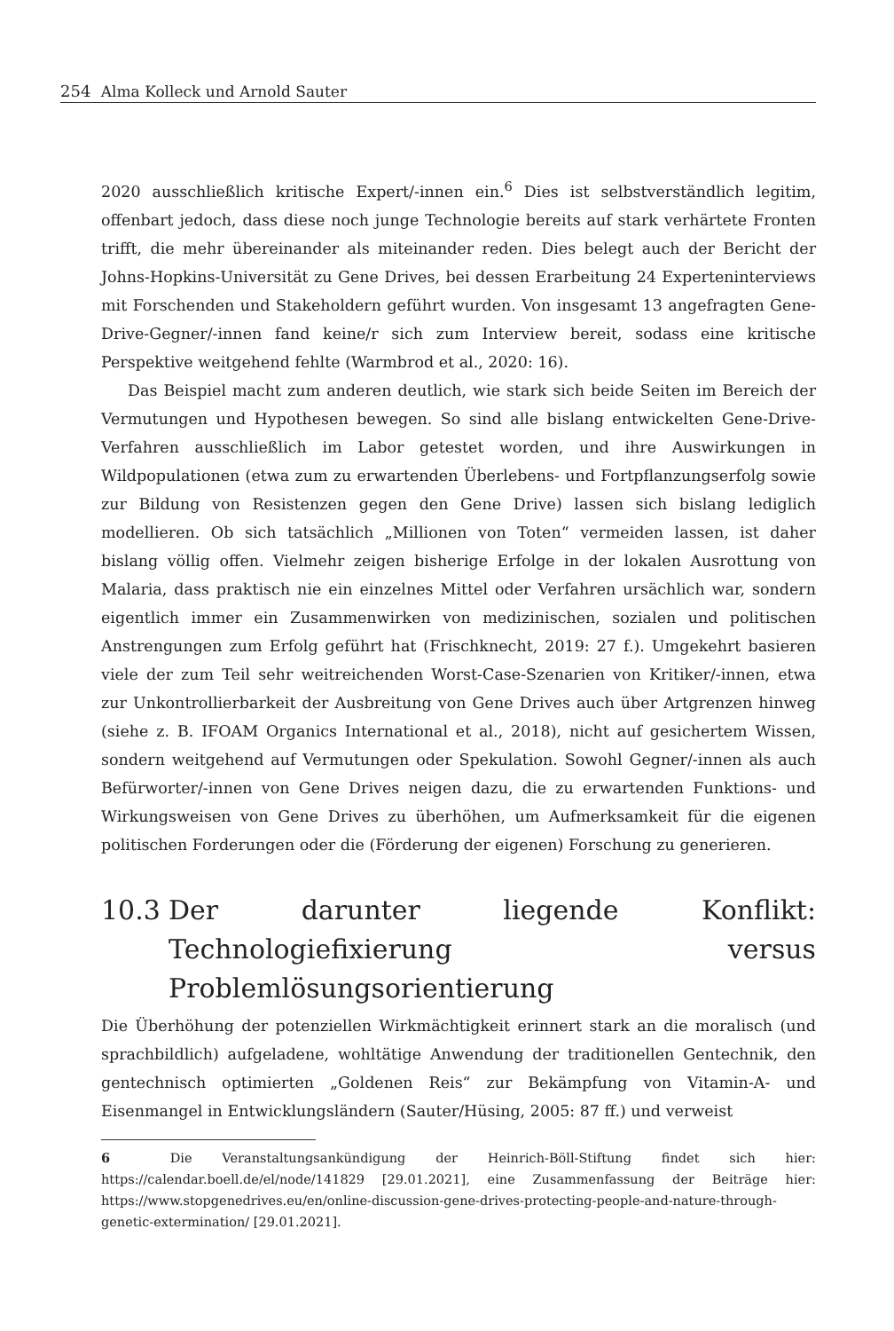254 Alma Kolleck und Arnold Sauter
2020 ausschließlich kritische Expert/-innen ein.<sup>6</sup> Dies ist selbstverständlich legitim, offenbart jedoch, dass diese noch junge Technologie bereits auf stark verhärtete Fronten trifft, die mehr übereinander als miteinander reden. Dies belegt auch der Bericht der Johns-Hopkins-Universität zu Gene Drives, bei dessen Erarbeitung 24 Experteninterviews mit Forschenden und Stakeholdern geführt wurden. Von insgesamt 13 angefragten Gene-Drive-Gegner/-innen fand keine/r sich zum Interview bereit, sodass eine kritische Perspektive weitgehend fehlte (Warmbrod et al., 2020: 16).
Das Beispiel macht zum anderen deutlich, wie stark sich beide Seiten im Bereich der Vermutungen und Hypothesen bewegen. So sind alle bislang entwickelten Gene-Drive-Verfahren ausschließlich im Labor getestet worden, und ihre Auswirkungen in Wildpopulationen (etwa zum zu erwartenden Überlebens- und Fortpflanzungserfolg sowie zur Bildung von Resistenzen gegen den Gene Drive) lassen sich bislang lediglich modellieren. Ob sich tatsächlich „Millionen von Toten“ vermeiden lassen, ist daher bislang völlig offen. Vielmehr zeigen bisherige Erfolge in der lokalen Ausrottung von Malaria, dass praktisch nie ein einzelnes Mittel oder Verfahren ursächlich war, sondern eigentlich immer ein Zusammenwirken von medizinischen, sozialen und politischen Anstrengungen zum Erfolg geführt hat (Frischknecht, 2019: 27 f.). Umgekehrt basieren viele der zum Teil sehr weitreichenden Worst-Case-Szenarien von Kritiker/-innen, etwa zur Unkontrollierbarkeit der Ausbreitung von Gene Drives auch über Artgrenzen hinweg (siehe z. B. IFOAM Organics International et al., 2018), nicht auf gesichertem Wissen, sondern weitgehend auf Vermutungen oder Spekulation. Sowohl Gegner/-innen als auch Befürworter/-innen von Gene Drives neigen dazu, die zu erwartenden Funktions- und Wirkungsweisen von Gene Drives zu überhöhen, um Aufmerksamkeit für die eigenen politischen Forderungen oder die (Förderung der eigenen) Forschung zu generieren.
10.3 Der darunter liegende Konflikt: Technologiefixierung versus Problemlösungsorientierung
Die Überhöhung der potenziellen Wirkmächtigkeit erinnert stark an die moralisch (und sprachbildlich) aufgeladene, wohltätige Anwendung der traditionellen Gentechnik, den gentechnisch optimierten „Goldenen Reis“ zur Bekämpfung von Vitamin-A- und Eisenmangel in Entwicklungsländern (Sauter/Hüsing, 2005: 87 ff.) und verweist
6 Die Veranstaltungsankündigung der Heinrich-Böll-Stiftung findet sich hier: https://calendar.boell.de/el/node/141829 [29.01.2021], eine Zusammenfassung der Beiträge hier: https://www.stopgenedrives.eu/en/online-discussion-gene-drives-protecting-people-and-nature-through-genetic-extermination/ [29.01.2021].